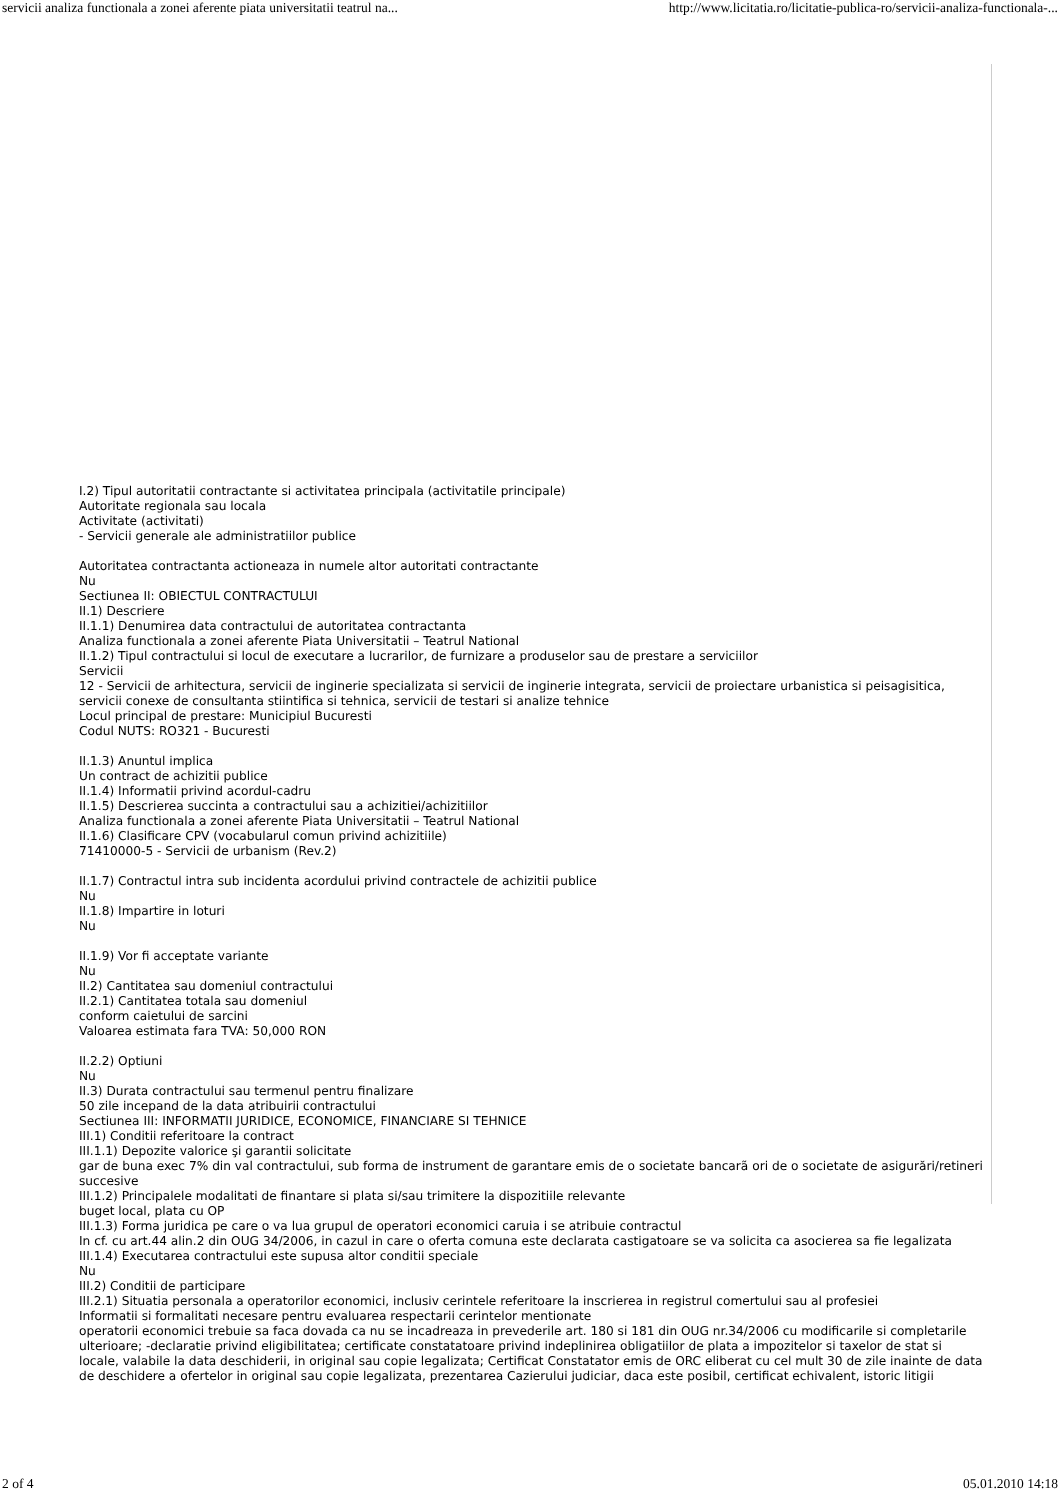servicii analiza functionala a zonei aferente piata universitatii teatrul na... http://www.licitatia.ro/licitatie-publica-ro/servicii-analiza-functionala-...
I.2) Tipul autoritatii contractante si activitatea principala (activitatile principale)
Autoritate regionala sau locala
Activitate (activitati)
- Servicii generale ale administratiilor publice
Autoritatea contractanta actioneaza in numele altor autoritati contractante
Nu
Sectiunea II: OBIECTUL CONTRACTULUI
II.1) Descriere
II.1.1) Denumirea data contractului de autoritatea contractanta
Analiza functionala a zonei aferente Piata Universitatii – Teatrul National
II.1.2) Tipul contractului si locul de executare a lucrarilor, de furnizare a produselor sau de prestare a serviciilor
Servicii
12 - Servicii de arhitectura, servicii de inginerie specializata si servicii de inginerie integrata, servicii de proiectare urbanistica si peisagisitica, servicii conexe de consultanta stiintifica si tehnica, servicii de testari si analize tehnice
Locul principal de prestare: Municipiul Bucuresti
Codul NUTS: RO321 - Bucuresti
II.1.3) Anuntul implica
Un contract de achizitii publice
II.1.4) Informatii privind acordul-cadru
II.1.5) Descrierea succinta a contractului sau a achizitiei/achizitiilor
Analiza functionala a zonei aferente Piata Universitatii – Teatrul National
II.1.6) Clasificare CPV (vocabularul comun privind achizitiile)
71410000-5 - Servicii de urbanism (Rev.2)
II.1.7) Contractul intra sub incidenta acordului privind contractele de achizitii publice
Nu
II.1.8) Impartire in loturi
Nu
II.1.9) Vor fi acceptate variante
Nu
II.2) Cantitatea sau domeniul contractului
II.2.1) Cantitatea totala sau domeniul
conform caietului de sarcini
Valoarea estimata fara TVA: 50,000 RON
II.2.2) Optiuni
Nu
II.3) Durata contractului sau termenul pentru finalizare
50 zile incepand de la data atribuirii contractului
Sectiunea III: INFORMATII JURIDICE, ECONOMICE, FINANCIARE SI TEHNICE
III.1) Conditii referitoare la contract
III.1.1) Depozite valorice şi garantii solicitate
gar de buna exec 7% din val contractului, sub forma de instrument de garantare emis de o societate bancarã ori de o societate de asigurări/retineri succesive
III.1.2) Principalele modalitati de finantare si plata si/sau trimitere la dispozitiile relevante
buget local, plata cu OP
III.1.3) Forma juridica pe care o va lua grupul de operatori economici caruia i se atribuie contractul
In cf. cu art.44 alin.2 din OUG 34/2006, in cazul in care o oferta comuna este declarata castigatoare se va solicita ca asocierea sa fie legalizata
III.1.4) Executarea contractului este supusa altor conditii speciale
Nu
III.2) Conditii de participare
III.2.1) Situatia personala a operatorilor economici, inclusiv cerintele referitoare la inscrierea in registrul comertului sau al profesiei
Informatii si formalitati necesare pentru evaluarea respectarii cerintelor mentionate
operatorii economici trebuie sa faca dovada ca nu se incadreaza in prevederile art. 180 si 181 din OUG nr.34/2006 cu modificarile si completarile ulterioare; -declaratie privind eligibilitatea; certificate constatatoare privind indeplinirea obligatiilor de plata a impozitelor si taxelor de stat si locale, valabile la data deschiderii, in original sau copie legalizata; Certificat Constatator emis de ORC eliberat cu cel mult 30 de zile inainte de data de deschidere a ofertelor in original sau copie legalizata, prezentarea Cazierului judiciar, daca este posibil, certificat echivalent, istoric litigii
2 of 4 05.01.2010 14:18